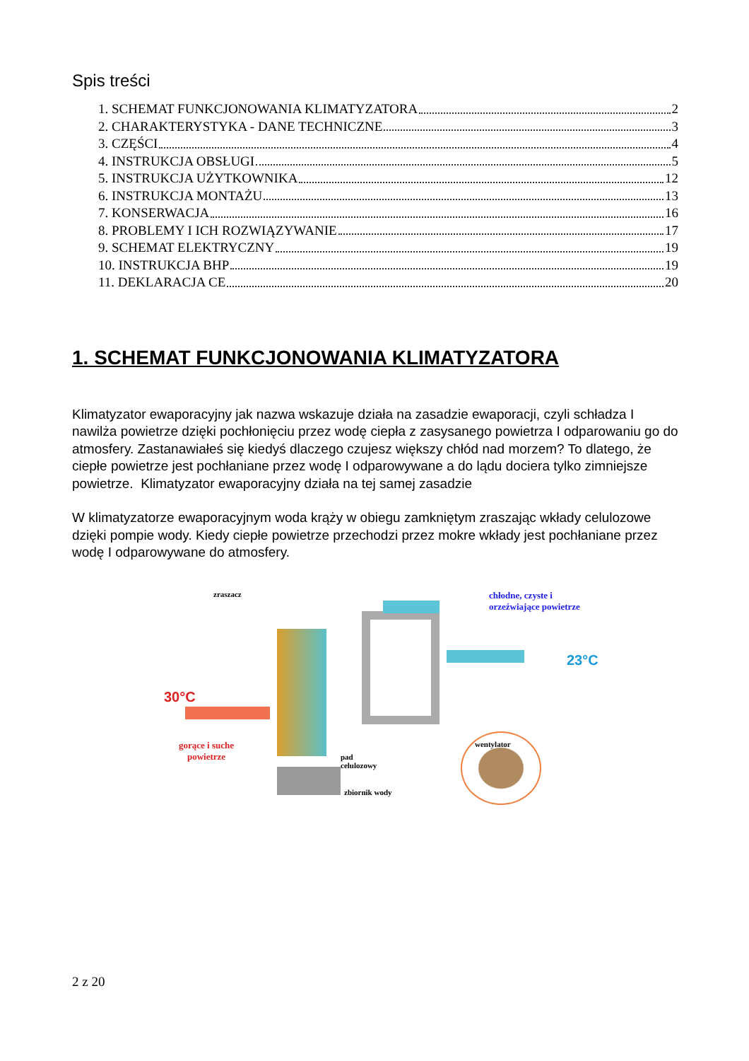Spis treści
1. SCHEMAT FUNKCJONOWANIA KLIMATYZATORA 2
2. CHARAKTERYSTYKA - DANE TECHNICZNE 3
3. CZĘŚCI 4
4. INSTRUKCJA OBSŁUGI 5
5. INSTRUKCJA UŻYTKOWNIKA 12
6. INSTRUKCJA MONTAŻU 13
7. KONSERWACJA 16
8. PROBLEMY I ICH ROZWIĄZYWANIE 17
9. SCHEMAT ELEKTRYCZNY 19
10. INSTRUKCJA BHP 19
11. DEKLARACJA CE 20
1. SCHEMAT FUNKCJONOWANIA KLIMATYZATORA
Klimatyzator ewaporacyjny jak nazwa wskazuje działa na zasadzie ewaporacji, czyli schładza I nawilża powietrze dzięki pochłonięciu przez wodę ciepła z zasysanego powietrza I odparowaniu go do atmosfery. Zastanawiałeś się kiedyś dlaczego czujesz większy chłód nad morzem? To dlatego, że ciepłe powietrze jest pochłaniane przez wodę I odparowywane a do lądu dociera tylko zimniejsze powietrze. Klimatyzator ewaporacyjny działa na tej samej zasadzie
W klimatyzatorze ewaporacyjnym woda krąży w obiegu zamkniętym zraszając wkłady celulozowe dzięki pompie wody. Kiedy ciepłe powietrze przechodzi przez mokre wkłady jest pochłaniane przez wodę I odparowywane do atmosfery.
zraszacz chłodne, czyste i orzeźwiające powietrze
23°C
30°C
gorące i suche powietrze wentylator
pad
celulozowy
zbiornik wody
2 z 20